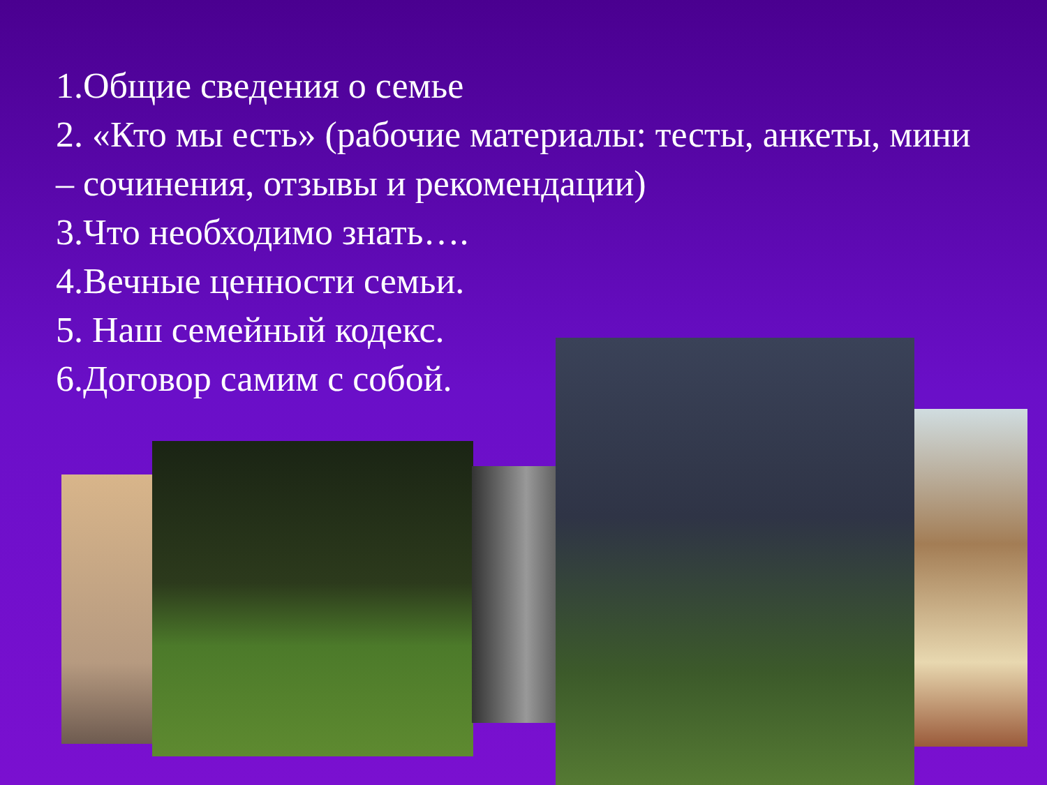1.Общие сведения о семье
2. «Кто мы есть» (рабочие материалы: тесты, анкеты, мини – сочинения, отзывы и рекомендации)
3.Что необходимо знать….
4.Вечные ценности семьи.
5. Наш семейный кодекс.
6.Договор самим с собой.